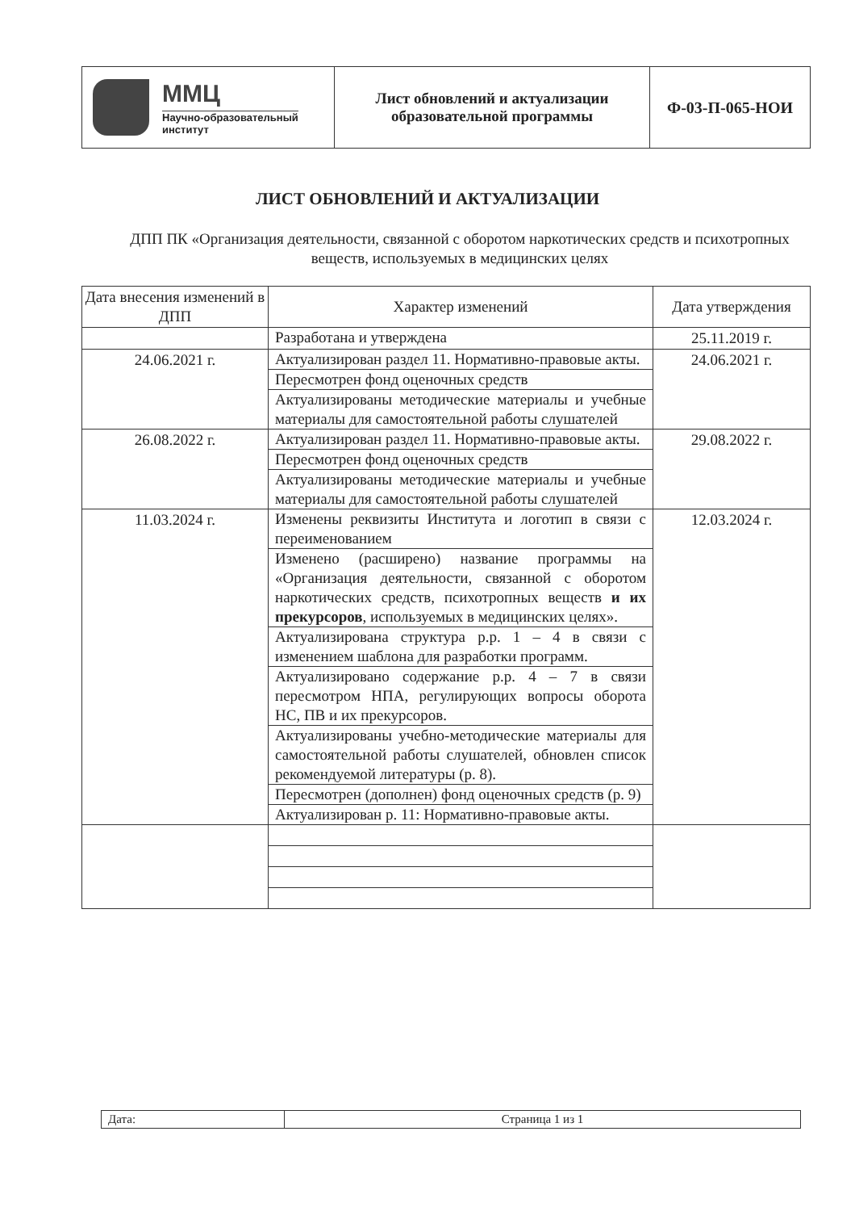| ММЦ Научно-образовательный институт | Лист обновлений и актуализации образовательной программы | Ф-03-П-065-НОИ |
ЛИСТ ОБНОВЛЕНИЙ И АКТУАЛИЗАЦИИ
ДПП ПК «Организация деятельности, связанной с оборотом наркотических средств и психотропных веществ, используемых в медицинских целях
| Дата внесения изменений в ДПП | Характер изменений | Дата утверждения |
| --- | --- | --- |
| | Разработана и утверждена | 25.11.2019 г. |
| 24.06.2021 г. | Актуализирован раздел 11. Нормативно-правовые акты. | 24.06.2021 г. |
| | Пересмотрен фонд оценочных средств | |
| | Актуализированы методические материалы и учебные материалы для самостоятельной работы слушателей | |
| 26.08.2022 г. | Актуализирован раздел 11. Нормативно-правовые акты. | 29.08.2022 г. |
| | Пересмотрен фонд оценочных средств | |
| | Актуализированы методические материалы и учебные материалы для самостоятельной работы слушателей | |
| 11.03.2024 г. | Изменены реквизиты Института и логотип в связи с переименованием | 12.03.2024 г. |
| | Изменено (расширено) название программы на «Организация деятельности, связанной с оборотом наркотических средств, психотропных веществ и их прекурсоров , используемых в медицинских целях». | |
| | Актуализирована структура р.р. 1 – 4 в связи с изменением шаблона для разработки программ. | |
| | Актуализировано содержание р.р. 4 – 7 в связи пересмотром НПА, регулирующих вопросы оборота НС, ПВ и их прекурсоров. | |
| | Актуализированы учебно-методические материалы для самостоятельной работы слушателей, обновлен список рекомендуемой литературы (р. 8). | |
| | Пересмотрен (дополнен) фонд оценочных средств (р. 9) | |
| | Актуализирован р. 11: Нормативно-правовые акты. | |
| Дата: | Страница 1 из 1 |